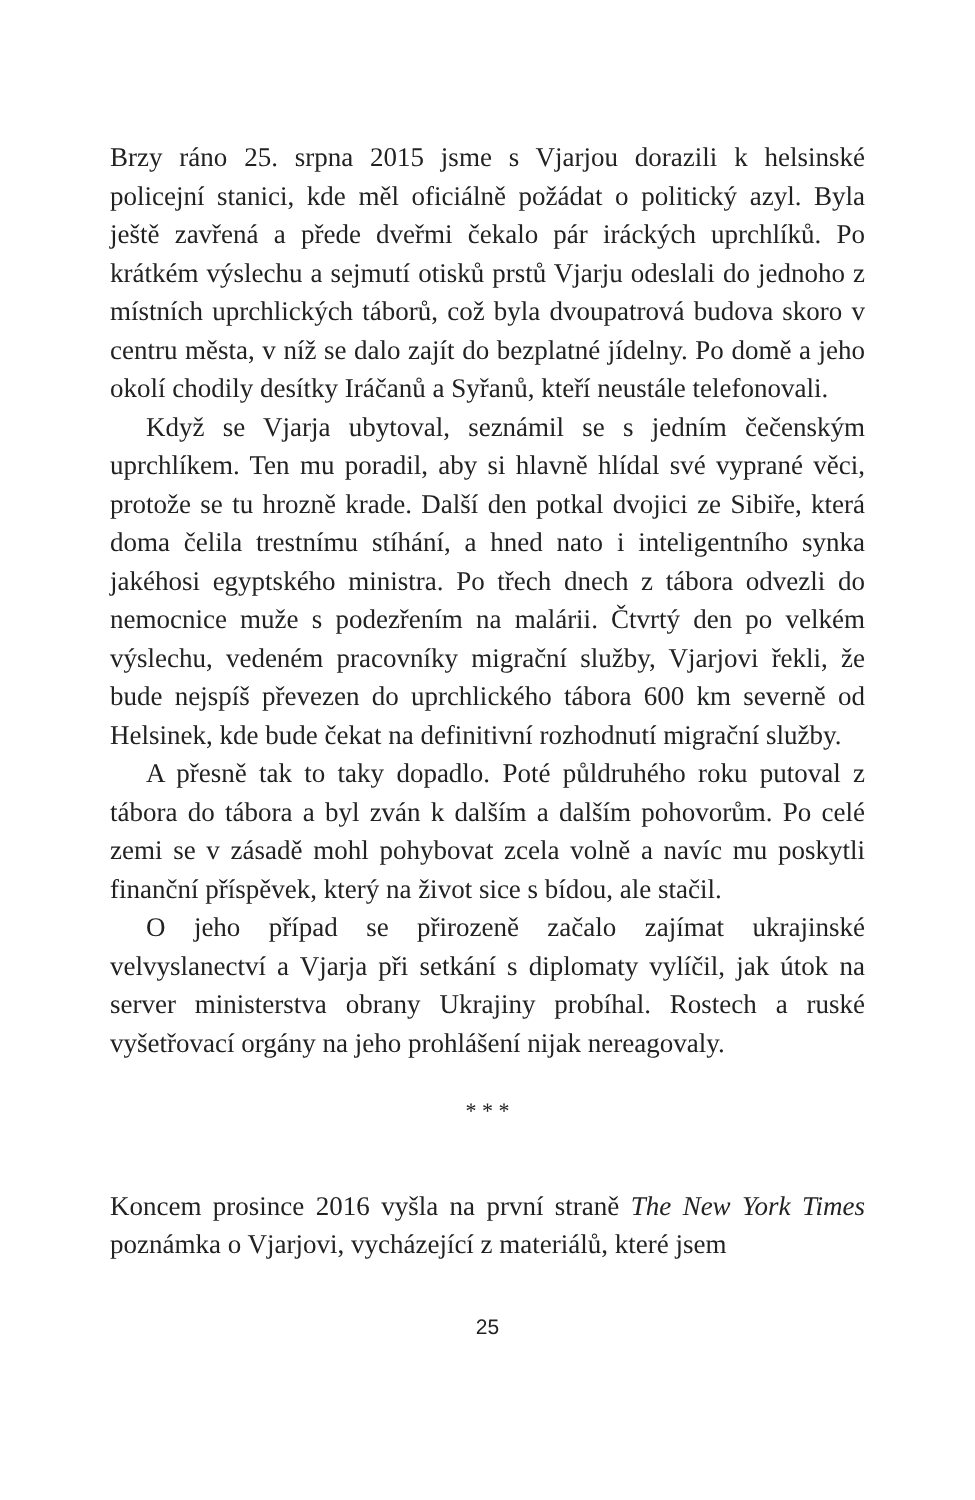Brzy ráno 25. srpna 2015 jsme s Vjarjou dorazili k helsinské policejní stanici, kde měl oficiálně požádat o politický azyl. Byla ještě zavřená a přede dveřmi čekalo pár iráckých uprchlíků. Po krátkém výslechu a sejmutí otisků prstů Vjarju odeslali do jednoho z místních uprchlických táborů, což byla dvoupatrová budova skoro v centru města, v níž se dalo zajít do bezplatné jídelny. Po domě a jeho okolí chodily desítky Iráčanů a Syřanů, kteří neustále telefonovali.
Když se Vjarja ubytoval, seznámil se s jedním čečenským uprchlíkem. Ten mu poradil, aby si hlavně hlídal své vyprané věci, protože se tu hrozně krade. Další den potkal dvojici ze Sibiře, která doma čelila trestnímu stíhání, a hned nato i inteligentního synka jakéhosi egyptského ministra. Po třech dnech z tábora odvezli do nemocnice muže s podezřením na malárii. Čtvrtý den po velkém výslechu, vedeném pracovníky migrační služby, Vjarjovi řekli, že bude nejspíš převezen do uprchlického tábora 600 km severně od Helsinek, kde bude čekat na definitivní rozhodnutí migrační služby.
A přesně tak to taky dopadlo. Poté půldruhého roku putoval z tábora do tábora a byl zván k dalším a dalším pohovorům. Po celé zemi se v zásadě mohl pohybovat zcela volně a navíc mu poskytli finanční příspěvek, který na život sice s bídou, ale stačil.
O jeho případ se přirozeně začalo zajímat ukrajinské velvyslanectví a Vjarja při setkání s diplomaty vylíčil, jak útok na server ministerstva obrany Ukrajiny probíhal. Rostech a ruské vyšetřovací orgány na jeho prohlášení nijak nereagovaly.
* * *
Koncem prosince 2016 vyšla na první straně The New York Times poznámka o Vjarjovi, vycházející z materiálů, které jsem
25